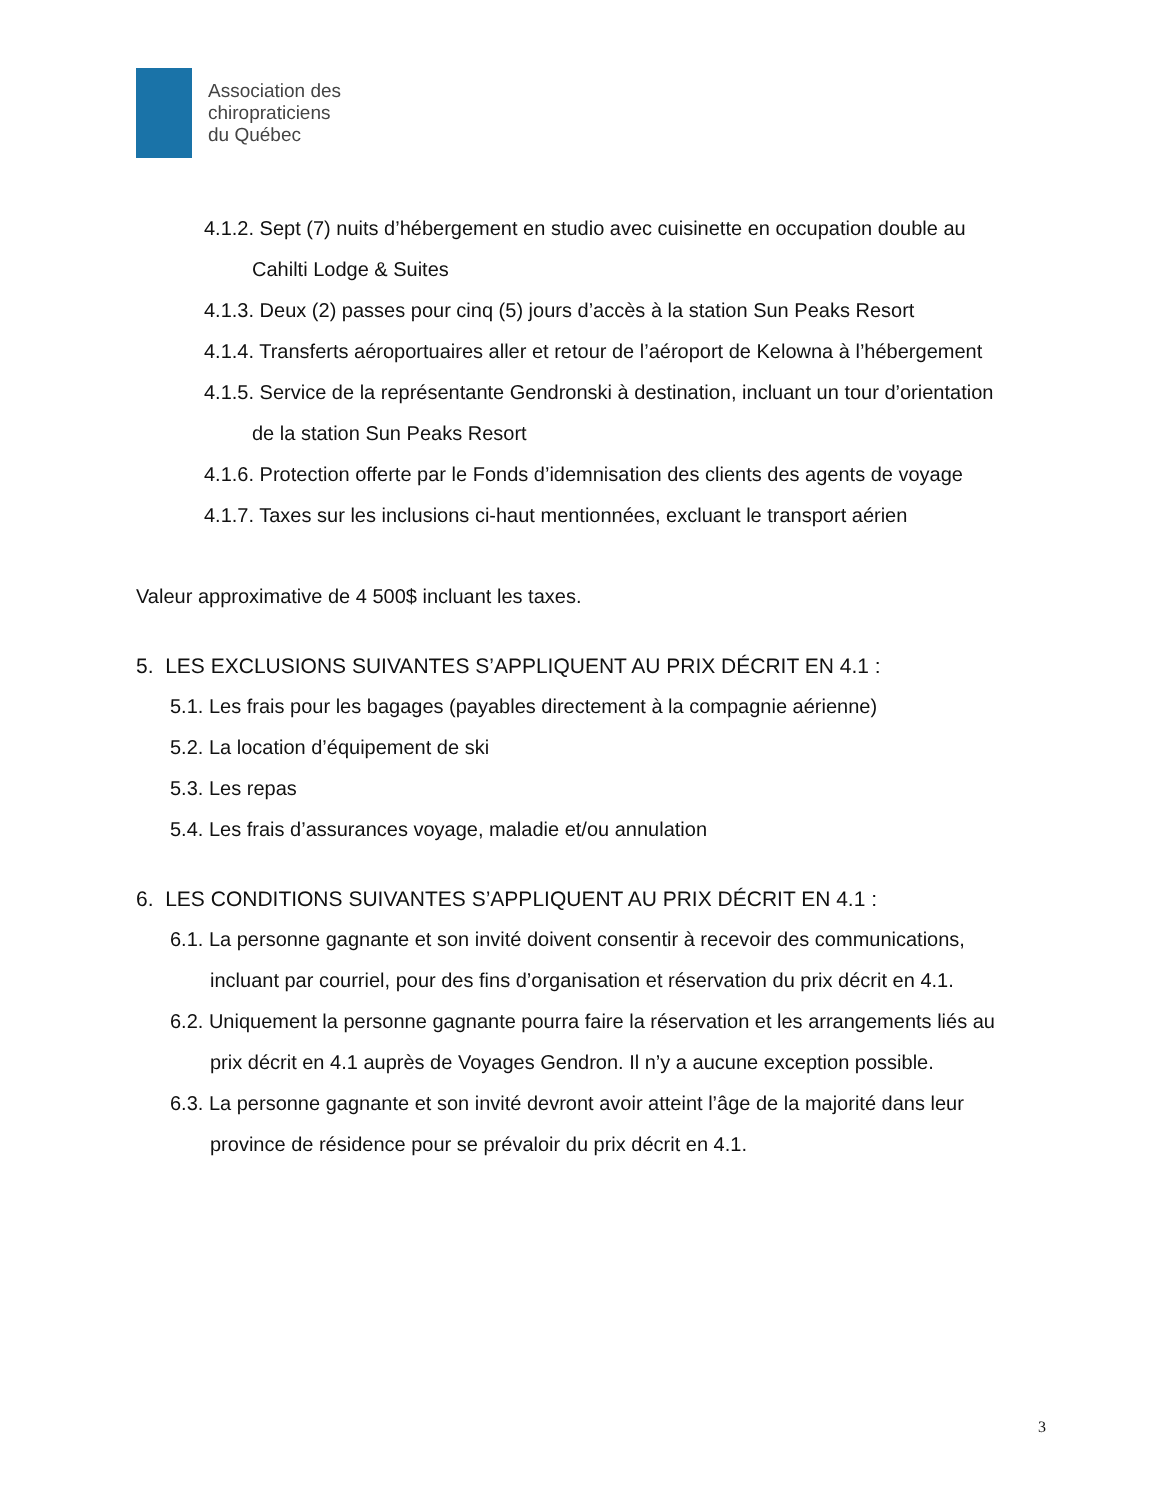Association des
chiropraticiens
du Québec
4.1.2. Sept (7) nuits d’hébergement en studio avec cuisinette en occupation double au Cahilti Lodge & Suites
4.1.3. Deux (2) passes pour cinq (5) jours d’accès à la station Sun Peaks Resort
4.1.4. Transferts aéroportuaires aller et retour de l’aéroport de Kelowna à l’hébergement
4.1.5. Service de la représentante Gendronski à destination, incluant un tour d’orientation de la station Sun Peaks Resort
4.1.6. Protection offerte par le Fonds d’idemnisation des clients des agents de voyage
4.1.7. Taxes sur les inclusions ci-haut mentionnées, excluant le transport aérien
Valeur approximative de 4 500$ incluant les taxes.
5. LES EXCLUSIONS SUIVANTES S’APPLIQUENT AU PRIX DÉCRIT EN 4.1 :
5.1. Les frais pour les bagages (payables directement à la compagnie aérienne)
5.2. La location d’équipement de ski
5.3. Les repas
5.4. Les frais d’assurances voyage, maladie et/ou annulation
6. LES CONDITIONS SUIVANTES S’APPLIQUENT AU PRIX DÉCRIT EN 4.1 :
6.1. La personne gagnante et son invité doivent consentir à recevoir des communications, incluant par courriel, pour des fins d’organisation et réservation du prix décrit en 4.1.
6.2. Uniquement la personne gagnante pourra faire la réservation et les arrangements liés au prix décrit en 4.1 auprès de Voyages Gendron. Il n’y a aucune exception possible.
6.3. La personne gagnante et son invité devront avoir atteint l’âge de la majorité dans leur province de résidence pour se prévaloir du prix décrit en 4.1.
3